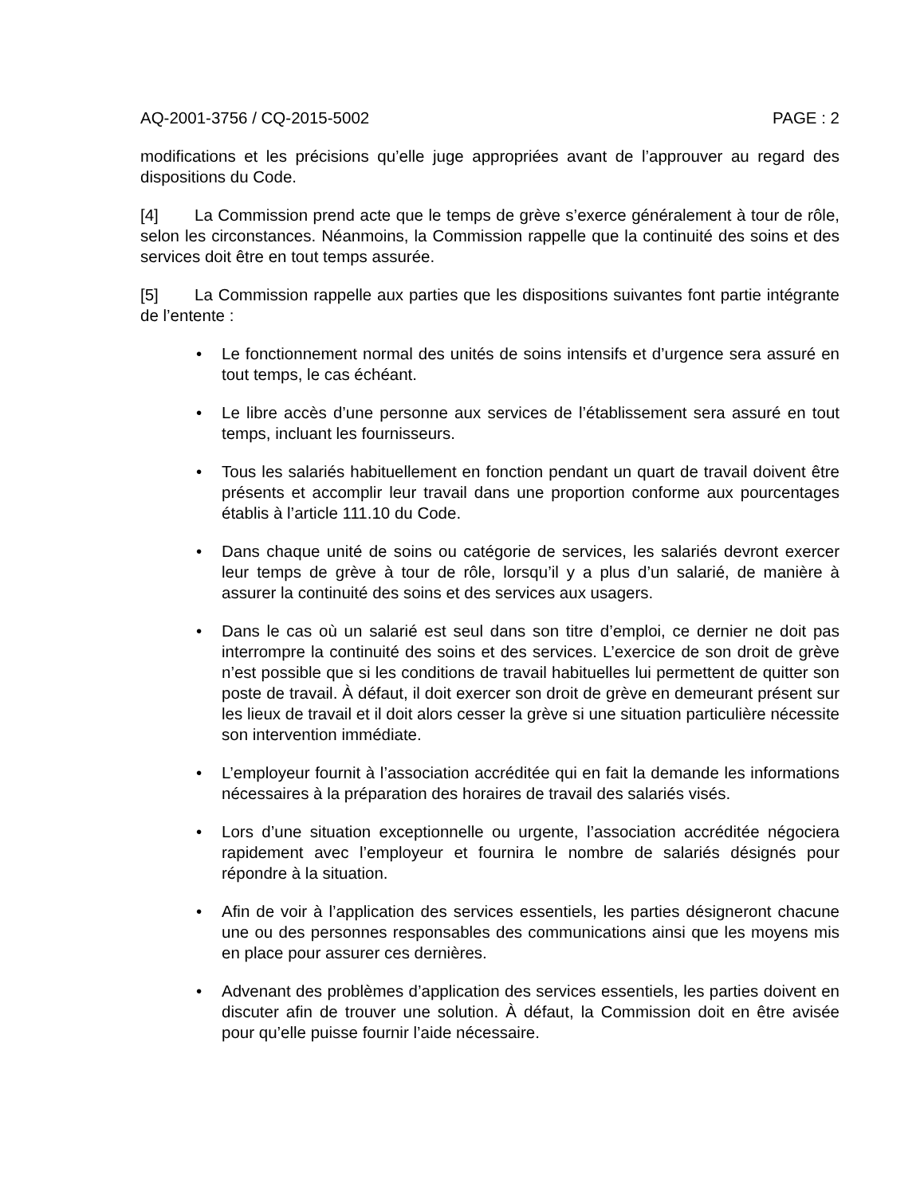AQ-2001-3756 / CQ-2015-5002 PAGE : 2
modifications et les précisions qu’elle juge appropriées avant de l’approuver au regard des dispositions du Code.
[4] La Commission prend acte que le temps de grève s’exerce généralement à tour de rôle, selon les circonstances. Néanmoins, la Commission rappelle que la continuité des soins et des services doit être en tout temps assurée.
[5] La Commission rappelle aux parties que les dispositions suivantes font partie intégrante de l’entente :
• Le fonctionnement normal des unités de soins intensifs et d’urgence sera assuré en tout temps, le cas échéant.
• Le libre accès d’une personne aux services de l’établissement sera assuré en tout temps, incluant les fournisseurs.
• Tous les salariés habituellement en fonction pendant un quart de travail doivent être présents et accomplir leur travail dans une proportion conforme aux pourcentages établis à l’article 111.10 du Code.
• Dans chaque unité de soins ou catégorie de services, les salariés devront exercer leur temps de grève à tour de rôle, lorsqu’il y a plus d’un salarié, de manière à assurer la continuité des soins et des services aux usagers.
• Dans le cas où un salarié est seul dans son titre d’emploi, ce dernier ne doit pas interrompre la continuité des soins et des services. L’exercice de son droit de grève n’est possible que si les conditions de travail habituelles lui permettent de quitter son poste de travail. À défaut, il doit exercer son droit de grève en demeurant présent sur les lieux de travail et il doit alors cesser la grève si une situation particulière nécessite son intervention immédiate.
• L’employeur fournit à l’association accréditée qui en fait la demande les informations nécessaires à la préparation des horaires de travail des salariés visés.
• Lors d’une situation exceptionnelle ou urgente, l’association accréditée négociera rapidement avec l’employeur et fournira le nombre de salariés désignés pour répondre à la situation.
• Afin de voir à l’application des services essentiels, les parties désigneront chacune une ou des personnes responsables des communications ainsi que les moyens mis en place pour assurer ces dernières.
• Advenant des problèmes d’application des services essentiels, les parties doivent en discuter afin de trouver une solution. À défaut, la Commission doit en être avisée pour qu’elle puisse fournir l’aide nécessaire.